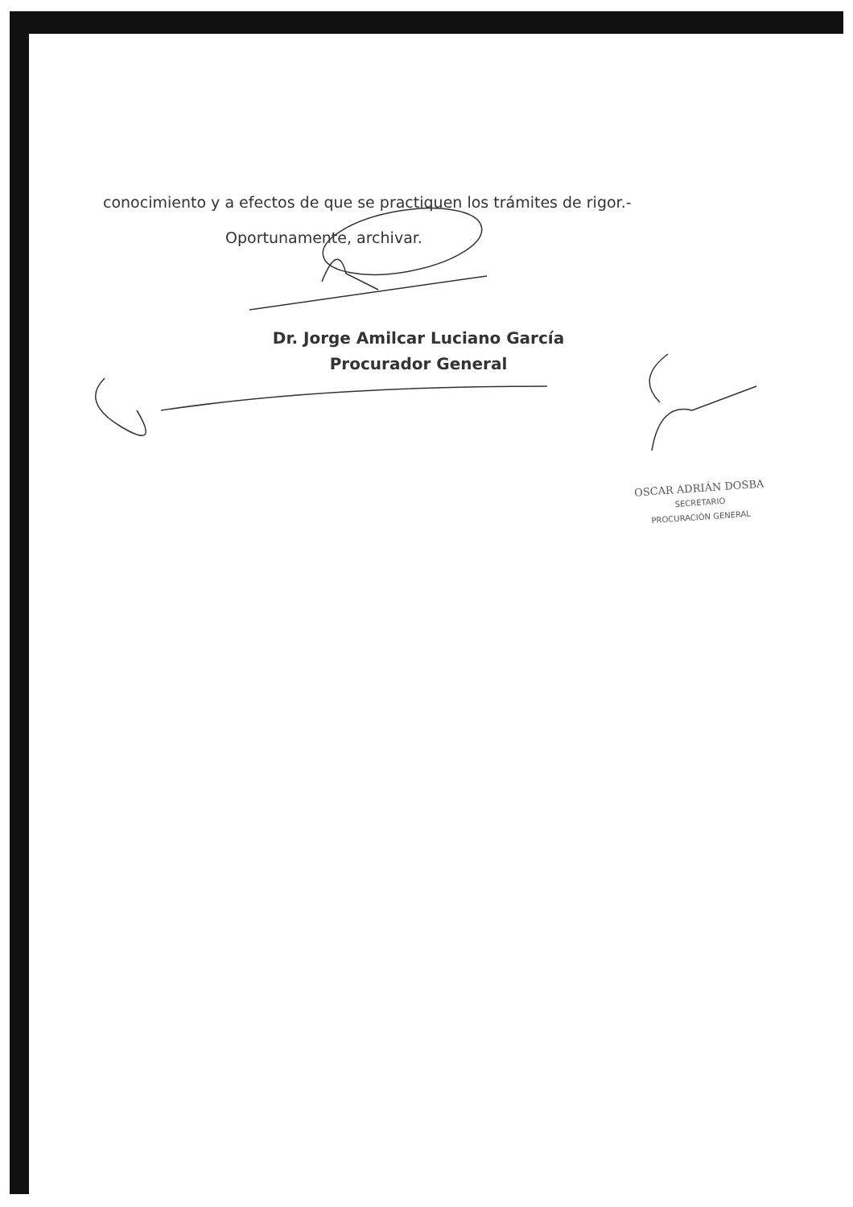conocimiento y a efectos de que se practiquen los trámites de rigor.-
Oportunamente, archivar.
Dr. Jorge Amilcar Luciano García
Procurador General
OSCAR ADRIÁN DOSBA
SECRETARIO
PROCURACIÓN GENERAL